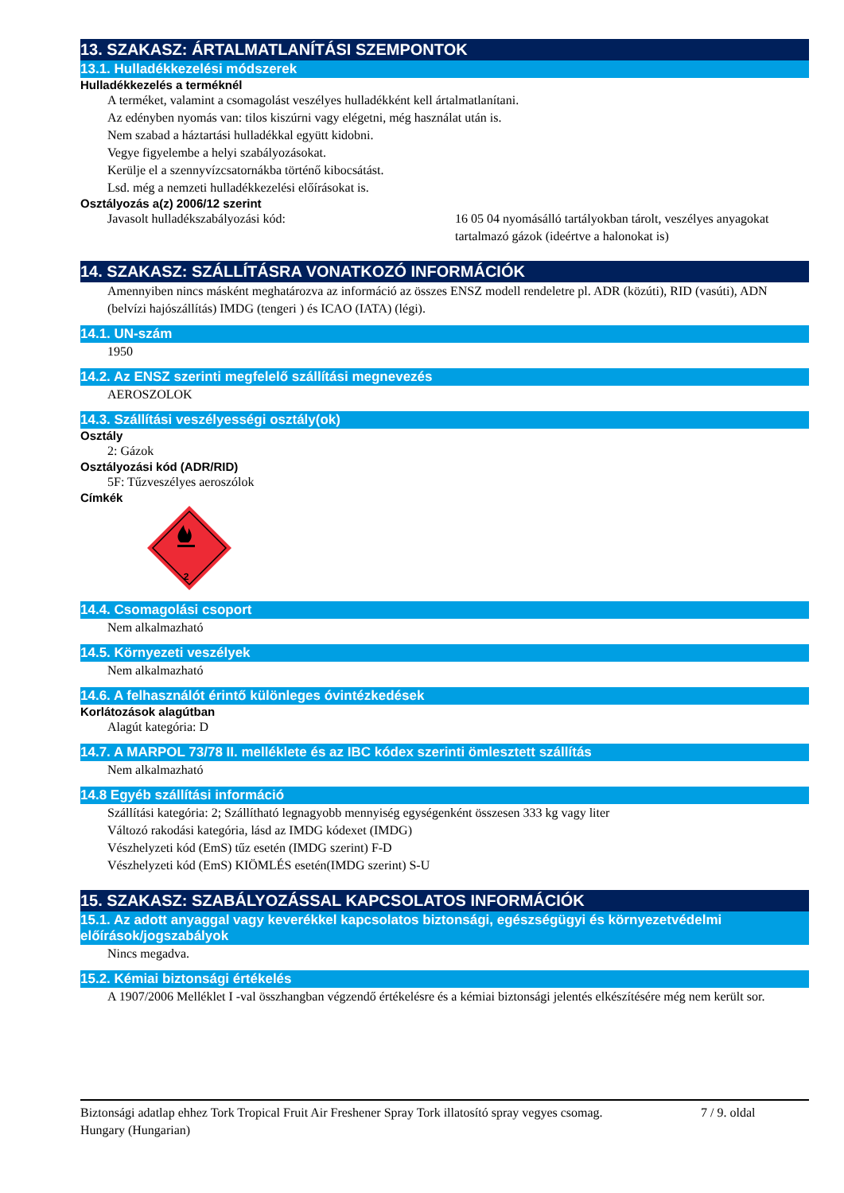13. SZAKASZ: ÁRTALMATLANÍTÁSI SZEMPONTOK
13.1. Hulladékkezelési módszerek
Hulladékkezelés a terméknél
A terméket, valamint a csomagolást veszélyes hulladékként kell ártalmatlanítani.
Az edényben nyomás van: tilos kiszúrni vagy elégetni, még használat után is.
Nem szabad a háztartási hulladékkal együtt kidobni.
Vegye figyelembe a helyi szabályozásokat.
Kerülje el a szennyvízcsatornákba történő kibocsátást.
Lsd. még a nemzeti hulladékkezelési előírásokat is.
Osztályozás a(z) 2006/12 szerint
Javasolt hulladékszabályozási kód: 16 05 04 nyomásálló tartályokban tárolt, veszélyes anyagokat tartalmazó gázok (ideértve a halonokat is)
14. SZAKASZ: SZÁLLÍTÁSRA VONATKOZÓ INFORMÁCIÓK
Amennyiben nincs másként meghatározva az információ az összes ENSZ modell rendeletre pl. ADR (közúti), RID (vasúti), ADN (belvízi hajószállítás) IMDG (tengeri ) és ICAO (IATA) (légi).
14.1. UN-szám
1950
14.2. Az ENSZ szerinti megfelelő szállítási megnevezés
AEROSZOLOK
14.3. Szállítási veszélyességi osztály(ok)
Osztály
2: Gázok
Osztályozási kód (ADR/RID)
5F: Tűzveszélyes aeroszólok
Címkék
2
14.4. Csomagolási csoport
Nem alkalmazható
14.5. Környezeti veszélyek
Nem alkalmazható
14.6. A felhasználót érintő különleges óvintézkedések
Korlátozások alagútban
Alagút kategória: D
14.7. A MARPOL 73/78 II. melléklete és az IBC kódex szerinti ömlesztett szállítás
Nem alkalmazható
14.8 Egyéb szállítási információ
Szállítási kategória: 2; Szállítható legnagyobb mennyiség egységenként összesen 333 kg vagy liter
Változó rakodási kategória, lásd az IMDG kódexet (IMDG)
Vészhelyzeti kód (EmS) tűz esetén (IMDG szerint) F-D
Vészhelyzeti kód (EmS) KIÖMLÉS esetén(IMDG szerint) S-U
15. SZAKASZ: SZABÁLYOZÁSSAL KAPCSOLATOS INFORMÁCIÓK
15.1. Az adott anyaggal vagy keverékkel kapcsolatos biztonsági, egészségügyi és környezetvédelmi előírások/jogszabályok
Nincs megadva.
15.2. Kémiai biztonsági értékelés
A 1907/2006 Melléklet I -val összhangban végzendő értékelésre és a kémiai biztonsági jelentés elkészítésére még nem került sor.
Biztonsági adatlap ehhez Tork Tropical Fruit Air Freshener Spray Tork illatosító spray vegyes csomag.
Hungary (Hungarian)
7 / 9. oldal